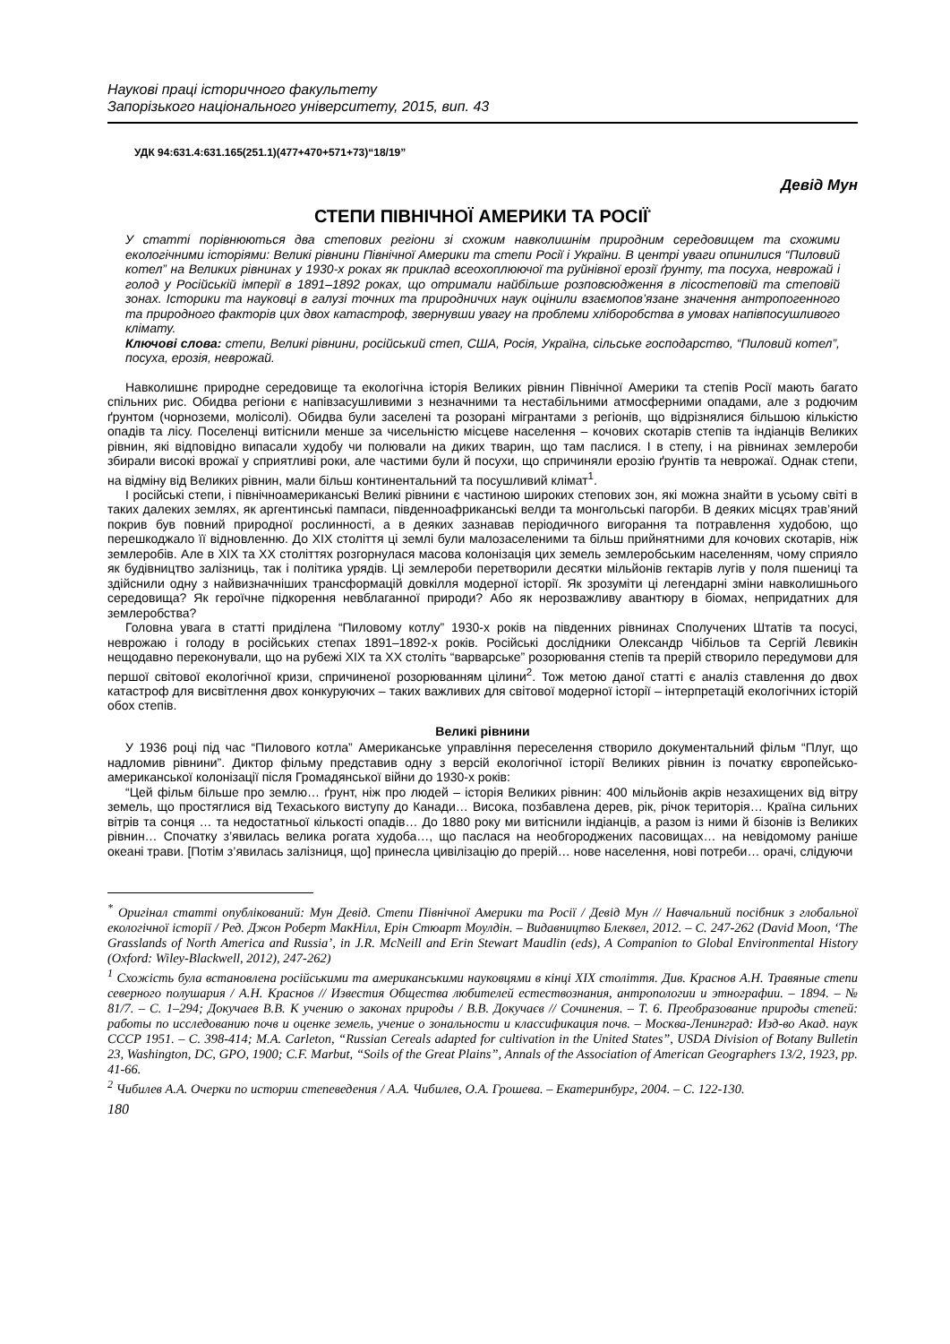Наукові праці історичного факультету
Запорізького національного університету, 2015, вип. 43
УДК 94:631.4:631.165(251.1)(477+470+571+73)“18/19”
Девід Мун
СТЕПИ ПІВНІЧНОЇ АМЕРИКИ ТА РОСІЇ<sup>*</sup>
У статті порівнюються два степових регіони зі схожим навколишнім природним середовищем та схожими екологічними історіями: Великі рівнини Північної Америки та степи Росії і України. В центрі уваги опинилися “Пиловий котел” на Великих рівнинах у 1930-х роках як приклад всеохоплюючої та руйнівної ерозії ґрунту, та посуха, неврожай і голод у Російській імперії в 1891–1892 роках, що отримали найбільше розповсюдження в лісостеповій та степовій зонах. Історики та науковці в галузі точних та природничих наук оцінили взаємопов’язане значення антропогенного та природного факторів цих двох катастроф, звернувши увагу на проблеми хліборобства в умовах напівпосушливого клімату.
Ключові слова: степи, Великі рівнини, російський степ, США, Росія, Україна, сільське господарство, “Пиловий котел”, посуха, ерозія, неврожай.
Навколишнє природне середовище та екологічна історія Великих рівнин Північної Америки та степів Росії мають багато спільних рис. Обидва регіони є напівзасушливими з незначними та нестабільними атмосферними опадами, але з родючим ґрунтом (чорноземи, молісолі). Обидва були заселені та розорані мігрантами з регіонів, що відрізнялися більшою кількістю опадів та лісу. Поселенці витіснили менше за чисельністю місцеве населення – кочових скотарів степів та індіанців Великих рівнин, які відповідно випасали худобу чи полювали на диких тварин, що там паслися. І в степу, і на рівнинах землероби збирали високі врожаї у сприятливі роки, але частими були й посухи, що спричиняли ерозію ґрунтів та неврожаї. Однак степи, на відміну від Великих рівнин, мали більш континентальний та посушливий клімат<sup>1</sup>.
І російські степи, і північноамериканські Великі рівнини є частиною широких степових зон, які можна знайти в усьому світі в таких далеких землях, як аргентинські пампаси, південноафриканські велди та монгольські пагорби. В деяких місцях трав’яний покрив був повний природної рослинності, а в деяких зазнавав періодичного вигорання та потравлення худобою, що перешкоджало її відновленню. До ХІХ століття ці землі були малозаселеними та більш прийнятними для кочових скотарів, ніж землеробів. Але в ХІХ та ХХ століттях розгорнулася масова колонізація цих земель землеробським населенням, чому сприяло як будівництво залізниць, так і політика урядів. Ці землероби перетворили десятки мільйонів гектарів лугів у поля пшениці та здійснили одну з найвизначніших трансформацій довкілля модерної історії. Як зрозуміти ці легендарні зміни навколишнього середовища? Як героїчне підкорення невблаганної природи? Або як нерозважливу авантюру в біомах, непридатних для землеробства?
Головна увага в статті приділена “Пиловому котлу” 1930-х років на південних рівнинах Сполучених Штатів та посусі, неврожаю і голоду в російських степах 1891–1892-х років. Російські дослідники Олександр Чібільов та Сергій Лєвикін нещодавно переконували, що на рубежі ХІХ та ХХ століть “варварське” розорювання степів та прерій створило передумови для першої світової екологічної кризи, спричиненої розорюванням цілини<sup>2</sup>. Тож метою даної статті є аналіз ставлення до двох катастроф для висвітлення двох конкуруючих – таких важливих для світової модерної історії – інтерпретацій екологічних історій обох степів.
Великі рівнини
У 1936 році під час “Пилового котла” Американське управління переселення створило документальний фільм “Плуг, що надломив рівнини”. Диктор фільму представив одну з версій екологічної історії Великих рівнин із початку європейсько-американської колонізації після Громадянської війни до 1930-х років:
“Цей фільм більше про землю… ґрунт, ніж про людей – історія Великих рівнин: 400 мільйонів акрів незахищених від вітру земель, що простяглися від Техаського виступу до Канади… Висока, позбавлена дерев, рік, річок територія… Країна сильних вітрів та сонця … та недостатньої кількості опадів… До 1880 року ми витіснили індіанців, а разом із ними й бізонів із Великих рівнин… Спочатку з’явилась велика рогата худоба…, що паслася на необгороджених пасовищах… на невідомому раніше океані трави. [Потім з’явилась залізниця, що] принесла цивілізацію до прерій… нове населення, нові потреби… орачі, слідуючи
<sup>*</sup> Оригінал статті опублікований: Мун Девід. Степи Північної Америки та Росії / Девід Мун // Навчальний посібник з глобальної екологічної історії / Ред. Джон Роберт МакНілл, Ерін Стюарт Моулдін. – Видавництво Блеквел, 2012. – С. 247-262 (David Moon, ‘The Grasslands of North America and Russia’, in J.R. McNeill and Erin Stewart Maudlin (eds), A Companion to Global Environmental History (Oxford: Wiley-Blackwell, 2012), 247-262)
<sup>1</sup> Схожість була встановлена російськими та американськими науковцями в кінці ХІХ століття. Див. Краснов А.Н. Травяные степи северного полушария / А.Н. Краснов // Известия Общества любителей естествознания, антропологии и этнографии. – 1894. – № 81/7. – С. 1–294; Докучаев В.В. К учению о законах природы / В.В. Докучаєв // Сочинения. – Т. 6. Преобразование природы степей: работы по исследованию почв и оценке земель, учение о зональности и классификация почв. – Москва-Ленинград: Изд-во Акад. наук СССР 1951. – С. 398-414; M.A. Carleton, “Russian Cereals adapted for cultivation in the United States”, USDA Division of Botany Bulletin 23, Washington, DC, GPO, 1900; C.F. Marbut, “Soils of the Great Plains”, Annals of the Association of American Geographers 13/2, 1923, pp. 41-66.
<sup>2</sup> Чибилев А.А. Очерки по истории степеведения / А.А. Чибилев, О.А. Грошева. – Екатеринбург, 2004. – С. 122-130.
180